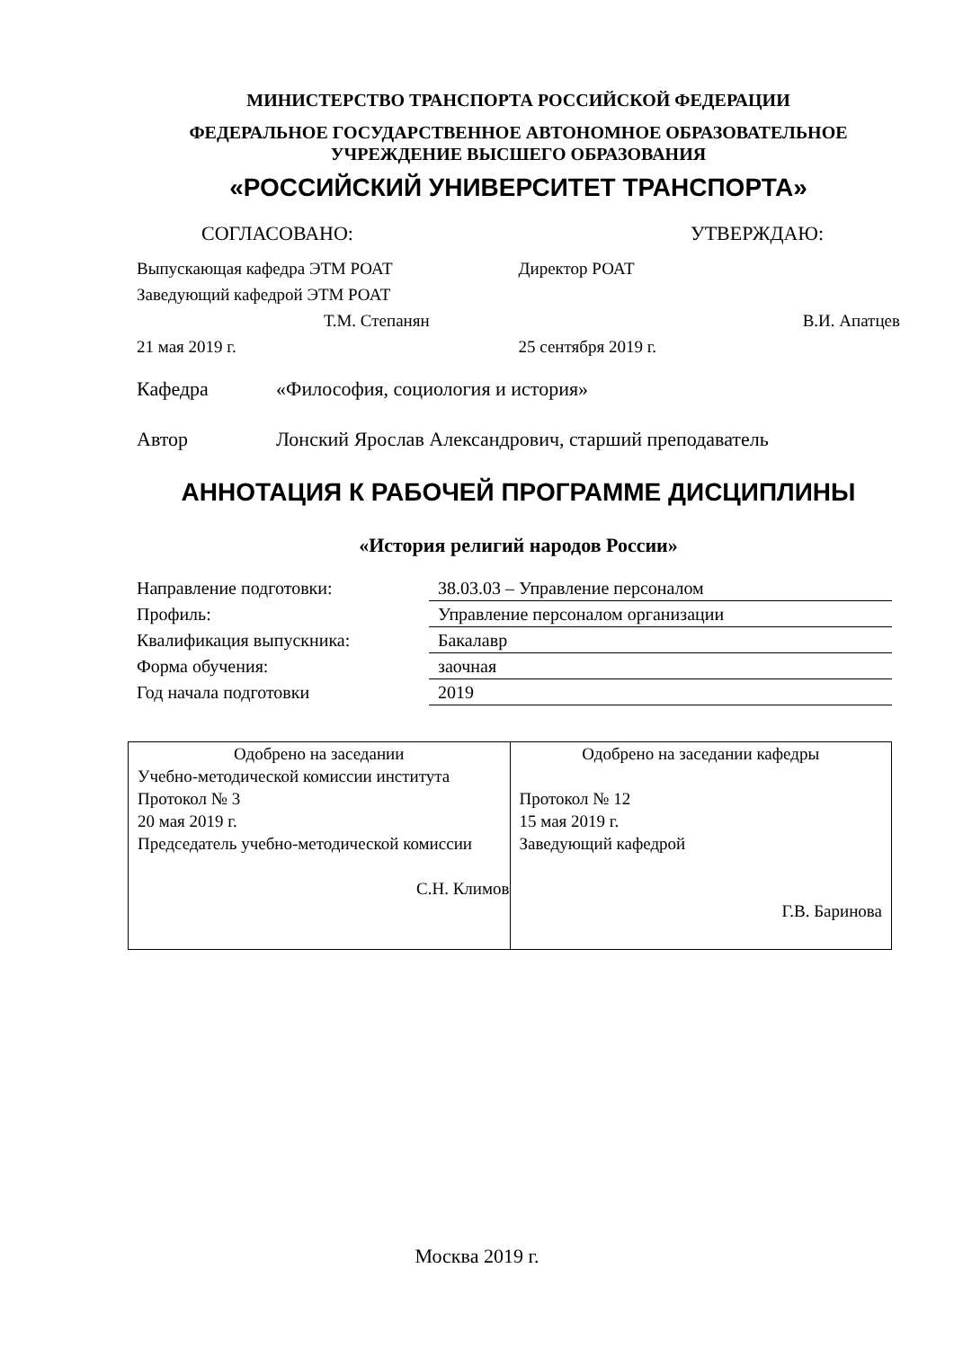МИНИСТЕРСТВО ТРАНСПОРТА РОССИЙСКОЙ ФЕДЕРАЦИИ
ФЕДЕРАЛЬНОЕ ГОСУДАРСТВЕННОЕ АВТОНОМНОЕ ОБРАЗОВАТЕЛЬНОЕ
УЧРЕЖДЕНИЕ ВЫСШЕГО ОБРАЗОВАНИЯ
«РОССИЙСКИЙ УНИВЕРСИТЕТ ТРАНСПОРТА»
СОГЛАСОВАНО: УТВЕРЖДАЮ:
Выпускающая кафедра ЭТМ РОАТ
Заведующий кафедрой ЭТМ РОАТ
Т.М. Степанян
21 мая 2019 г.
Директор РОАТ
В.И. Апатцев
25 сентября 2019 г.
Кафедра «Философия, социология и история»
Автор Лонский Ярослав Александрович, старший преподаватель
АННОТАЦИЯ К РАБОЧЕЙ ПРОГРАММЕ ДИСЦИПЛИНЫ
«История религий народов России»
| Направление подготовки: | 38.03.03 – Управление персоналом |
| Профиль: | Управление персоналом организации |
| Квалификация выпускника: | Бакалавр |
| Форма обучения: | заочная |
| Год начала подготовки | 2019 |
| Одобрено на заседании Учебно-методической комиссии института Протокол № 3 20 мая 2019 г. Председатель учебно-методической комиссии С.Н. Климов | Одобрено на заседании кафедры Протокол № 12 15 мая 2019 г. Заведующий кафедрой Г.В. Баринова |
Москва 2019 г.